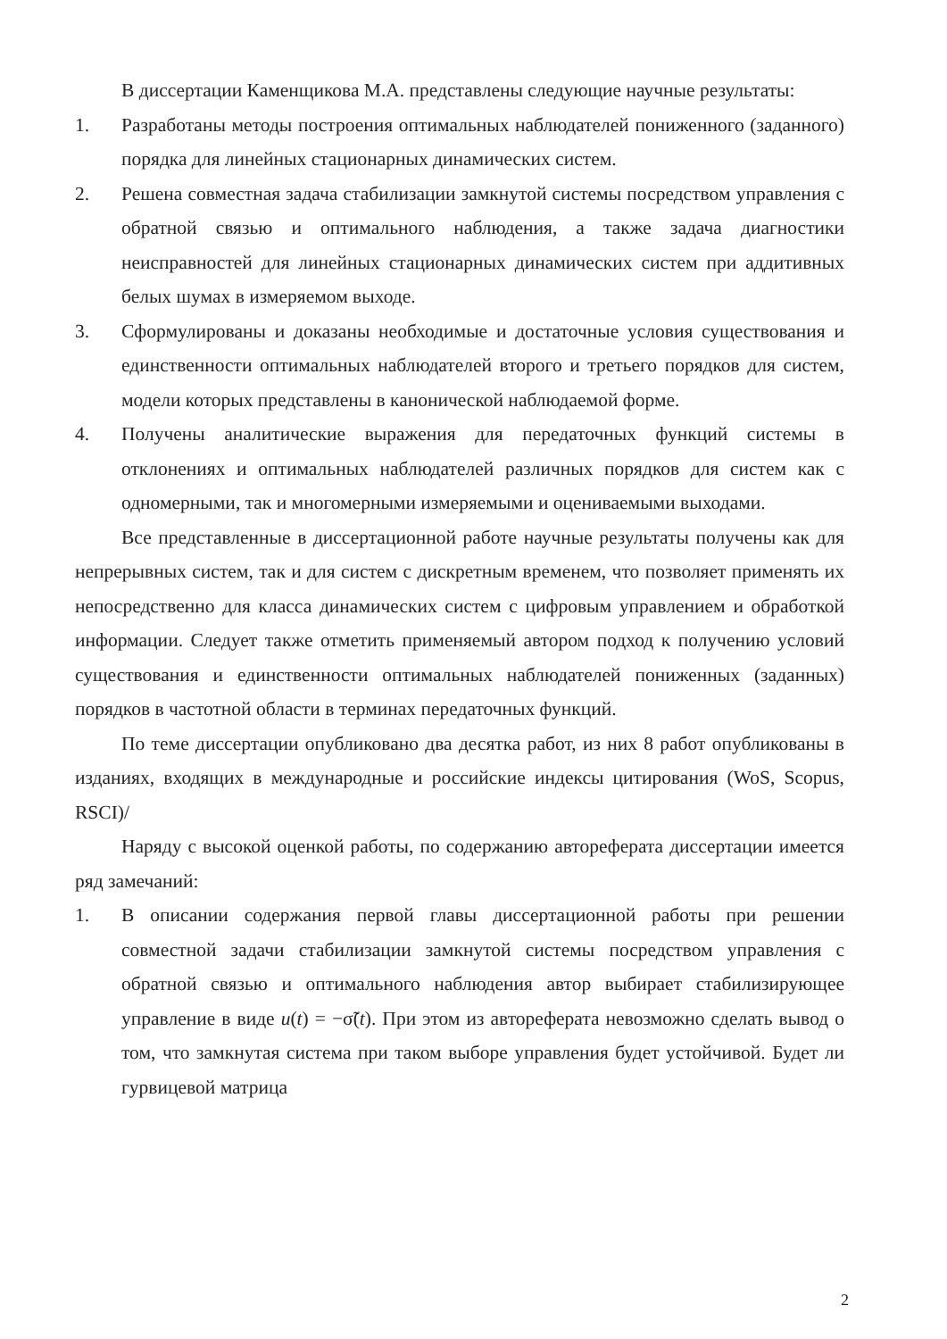В диссертации Каменщикова М.А. представлены следующие научные результаты:
1. Разработаны методы построения оптимальных наблюдателей пониженного (заданного) порядка для линейных стационарных динамических систем.
2. Решена совместная задача стабилизации замкнутой системы посредством управления с обратной связью и оптимального наблюдения, а также задача диагностики неисправностей для линейных стационарных динамических систем при аддитивных белых шумах в измеряемом выходе.
3. Сформулированы и доказаны необходимые и достаточные условия существования и единственности оптимальных наблюдателей второго и третьего порядков для систем, модели которых представлены в канонической наблюдаемой форме.
4. Получены аналитические выражения для передаточных функций системы в отклонениях и оптимальных наблюдателей различных порядков для систем как с одномерными, так и многомерными измеряемыми и оцениваемыми выходами.
Все представленные в диссертационной работе научные результаты получены как для непрерывных систем, так и для систем с дискретным временем, что позволяет применять их непосредственно для класса динамических систем с цифровым управлением и обработкой информации. Следует также отметить применяемый автором подход к получению условий существования и единственности оптимальных наблюдателей пониженных (заданных) порядков в частотной области в терминах передаточных функций.
По теме диссертации опубликовано два десятка работ, из них 8 работ опубликованы в изданиях, входящих в международные и российские индексы цитирования (WoS, Scopus, RSCI)/
Наряду с высокой оценкой работы, по содержанию автореферата диссертации имеется ряд замечаний:
1. В описании содержания первой главы диссертационной работы при решении совместной задачи стабилизации замкнутой системы посредством управления с обратной связью и оптимального наблюдения автор выбирает стабилизирующее управление в виде u(t) = −σ̃(t). При этом из автореферата невозможно сделать вывод о том, что замкнутая система при таком выборе управления будет устойчивой. Будет ли гурвицевой матрица
2